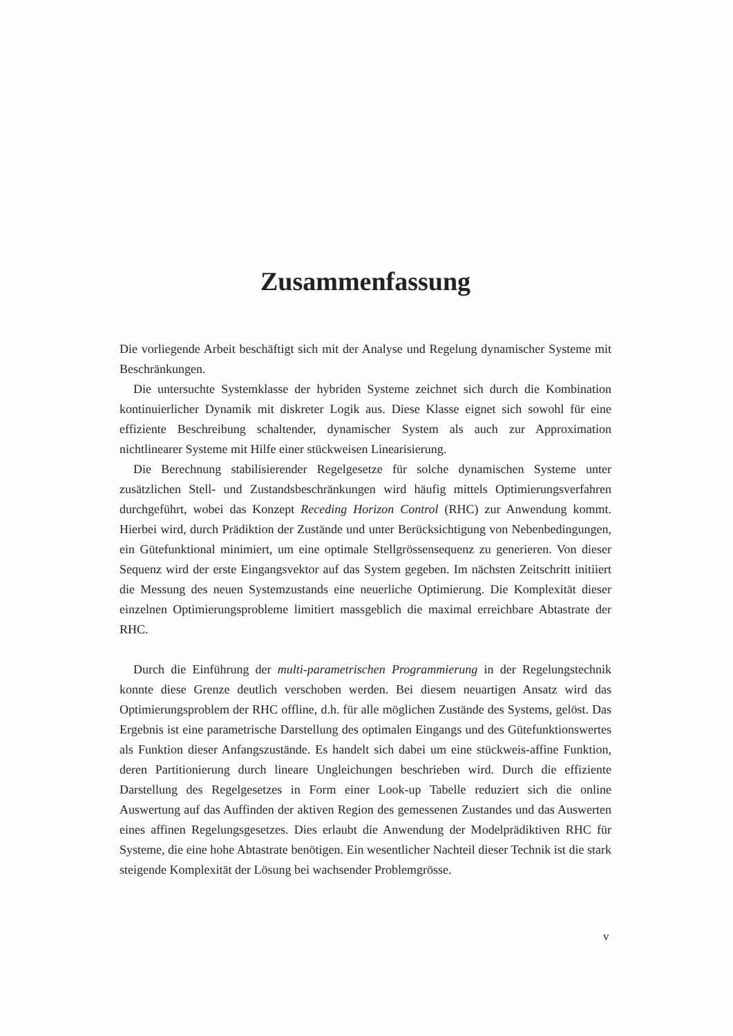Zusammenfassung
Die vorliegende Arbeit beschäftigt sich mit der Analyse und Regelung dynamischer Systeme mit Beschränkungen.
Die untersuchte Systemklasse der hybriden Systeme zeichnet sich durch die Kombination kontinuierlicher Dynamik mit diskreter Logik aus. Diese Klasse eignet sich sowohl für eine effiziente Beschreibung schaltender, dynamischer System als auch zur Approximation nichtlinearer Systeme mit Hilfe einer stückweisen Linearisierung.
Die Berechnung stabilisierender Regelgesetze für solche dynamischen Systeme unter zusätzlichen Stell- und Zustandsbeschränkungen wird häufig mittels Optimierungsverfahren durchgeführt, wobei das Konzept Receding Horizon Control (RHC) zur Anwendung kommt. Hierbei wird, durch Prädiktion der Zustände und unter Berücksichtigung von Nebenbedingungen, ein Gütefunktional minimiert, um eine optimale Stellgrössensequenz zu generieren. Von dieser Sequenz wird der erste Eingangsvektor auf das System gegeben. Im nächsten Zeitschritt initiiert die Messung des neuen Systemzustands eine neuerliche Optimierung. Die Komplexität dieser einzelnen Optimierungsprobleme limitiert massgeblich die maximal erreichbare Abtastrate der RHC.
Durch die Einführung der multi-parametrischen Programmierung in der Regelungstechnik konnte diese Grenze deutlich verschoben werden. Bei diesem neuartigen Ansatz wird das Optimierungsproblem der RHC offline, d.h. für alle möglichen Zustände des Systems, gelöst. Das Ergebnis ist eine parametrische Darstellung des optimalen Eingangs und des Gütefunktionswertes als Funktion dieser Anfangszustände. Es handelt sich dabei um eine stückweis-affine Funktion, deren Partitionierung durch lineare Ungleichungen beschrieben wird. Durch die effiziente Darstellung des Regelgesetzes in Form einer Look-up Tabelle reduziert sich die online Auswertung auf das Auffinden der aktiven Region des gemessenen Zustandes und das Auswerten eines affinen Regelungsgesetzes. Dies erlaubt die Anwendung der Modelprädiktiven RHC für Systeme, die eine hohe Abtastrate benötigen. Ein wesentlicher Nachteil dieser Technik ist die stark steigende Komplexität der Lösung bei wachsender Problemgrösse.
v